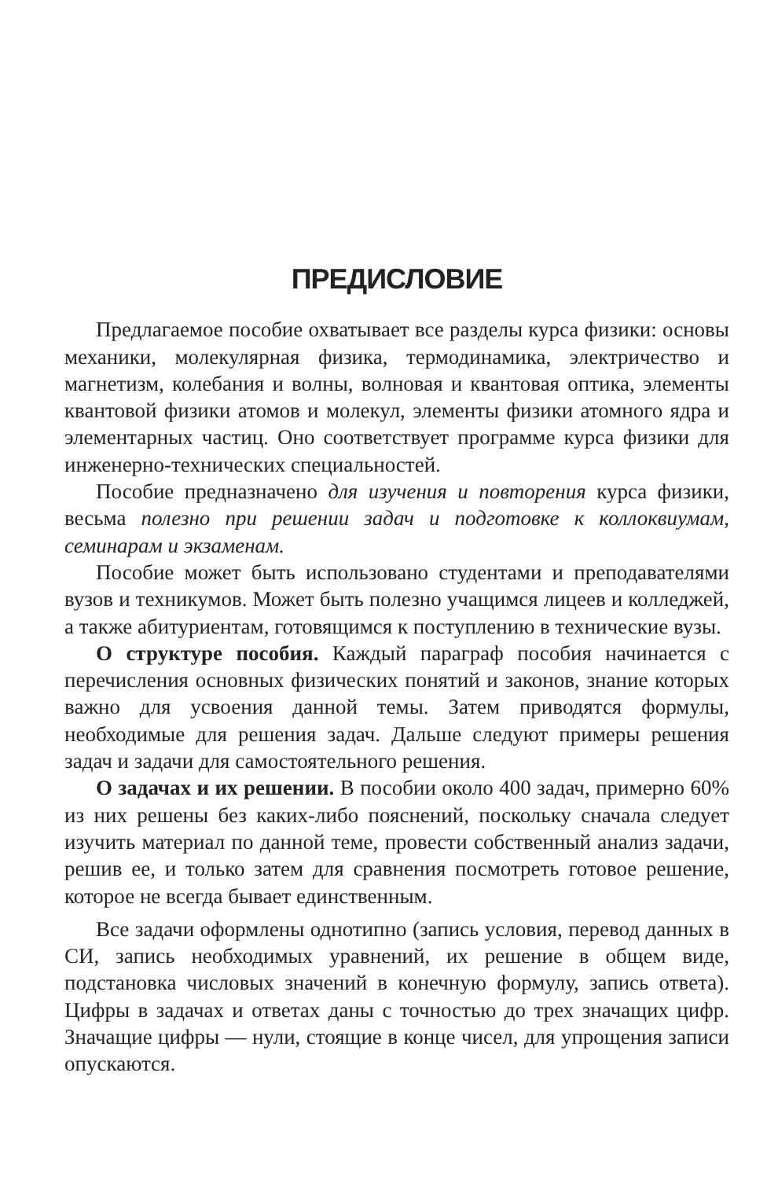ПРЕДИСЛОВИЕ
Предлагаемое пособие охватывает все разделы курса физики: основы механики, молекулярная физика, термодинамика, электричество и магнетизм, колебания и волны, волновая и квантовая оптика, элементы квантовой физики атомов и молекул, элементы физики атомного ядра и элементарных частиц. Оно соответствует программе курса физики для инженерно-технических специальностей.
Пособие предназначено для изучения и повторения курса физики, весьма полезно при решении задач и подготовке к коллоквиумам, семинарам и экзаменам.
Пособие может быть использовано студентами и преподавателями вузов и техникумов. Может быть полезно учащимся лицеев и колледжей, а также абитуриентам, готовящимся к поступлению в технические вузы.
О структуре пособия. Каждый параграф пособия начинается с перечисления основных физических понятий и законов, знание которых важно для усвоения данной темы. Затем приводятся формулы, необходимые для решения задач. Дальше следуют примеры решения задач и задачи для самостоятельного решения.
О задачах и их решении. В пособии около 400 задач, примерно 60% из них решены без каких-либо пояснений, поскольку сначала следует изучить материал по данной теме, провести собственный анализ задачи, решив ее, и только затем для сравнения посмотреть готовое решение, которое не всегда бывает единственным.
Все задачи оформлены однотипно (запись условия, перевод данных в СИ, запись необходимых уравнений, их решение в общем виде, подстановка числовых значений в конечную формулу, запись ответа). Цифры в задачах и ответах даны с точностью до трех значащих цифр. Значащие цифры — нули, стоящие в конце чисел, для упрощения записи опускаются.